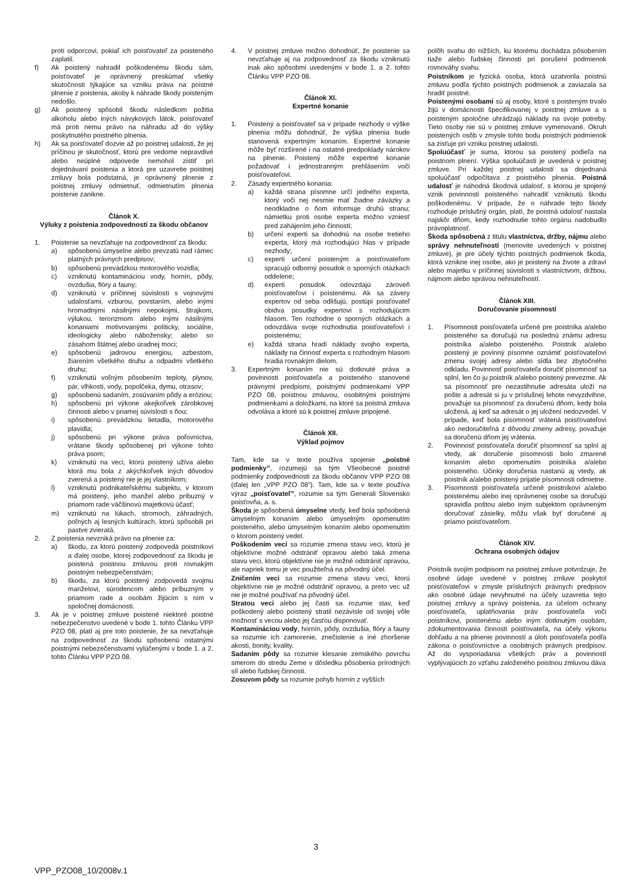proti odporcovi, pokiaľ ich poisťovateľ za poisteného zaplatil.
f) Ak poistený nahradil poškodenému škodu sám, poisťovateľ je oprávnený preskúmať všetky skutočnosti týkajúce sa vzniku práva na poistné plnenie z poistenia, akoby k náhrade škody poisteným nedošlo.
g) Ak poistený spôsobil škodu následkom požitia alkoholu alebo iných návykových látok, poisťovateľ má proti nemu právo na náhradu až do výšky poskytnutého poistného plnenia.
h) Ak sa poisťovateľ dozvie až po poistnej udalosti, že jej príčinou je skutočnosť, ktorú pre vedome nepravdivé alebo neúplné odpovede nemohol zistiť pri dojednávaní poistenia a ktorá pre uzavretie poistnej zmluvy bola podstatná, je oprávnený plnenie z poistnej zmluvy odmietnuť, odmietnutím plnenia poistenie zanikne.
Článok X.
Výluky z poistenia zodpovednosti za škodu občanov
1. Poistenie sa nevzťahuje na zodpovednosť za škodu:
a) spôsobenú úmyselne alebo prevzatú nad rámec platných právnych predpisov;
b) spôsobenú prevádzkou motorového vozidla;
c) vzniknutú kontamináciou vody, hornín, pôdy, ovzdušia, flóry a fauny;
d) vzniknutú v príčinnej súvislosti s vojnovými udalosťami, vzburou, povstaním, alebo inými hromadnými násilnými nepokojmi, štrajkom, výlukou, terorizmom alebo inými násilnými konaniami motivovanými politicky, sociálne, ideologicky alebo nábožensky; alebo so zásahom štátnej alebo úradnej moci;
e) spôsobenú jadrovou energiou, azbestom, žiarením všetkého druhu a odpadmi všetkého druhu;
f) vzniknutú voľným pôsobením teploty, plynov, pár, vlhkosti, vody, popolčeka, dymu, otrasov;
g) spôsobenú sadaním, zosúvaním pôdy a eróziou;
h) spôsobenú pri výkone akejkoľvek zárobkovej činnosti alebo v priamej súvislosti s ňou;
i) spôsobenú prevádzkou lietadla, motorového plavidla;
j) spôsobenú pri výkone práva poľovníctva, vrátane škody spôsobenej pri výkone tohto práva psom;
k) vzniknutú na veci, ktorú poistený užíva alebo ktorá mu bola z akýchkoľvek iných dôvodov zverená a poistený nie je jej vlastníkom;
l) vzniknutú podnikateľskému subjektu, v ktorom má poistený, jeho manžel alebo príbuzný v priamom rade väčšinovú majetkovú účasť;
m) vzniknutú na lúkach, stromoch, záhradných, poľných aj lesných kultúrach, ktorú spôsobili pri pastve zvieratá.
2. Z poistenia nevzniká právo na plnenie za:
a) škodu, za ktorú poistený zodpovedá poistníkovi a ďalej osobe, ktorej zodpovednosť za škodu je poistená poistnou zmluvou proti rovnakým poistným nebezpečenstvám;
b) škodu, za ktorú poistený zodpovedá svojmu manželovi, súrodencom alebo príbuzným v priamom rade a osobám žijúcim s ním v spoločnej domácnosti.
3. Ak je v poistnej zmluve poistené niektoré poistné nebezpečenstvo uvedené v bode 1. tohto Článku VPP PZO 08, platí aj pre toto poistenie, že sa nevzťahuje na zodpovednosť za škodu spôsobenú ostatnými poistnými nebezečenstvami vylúčenými v bode 1. a 2. tohto Článku VPP PZO 08.
4. V poistnej zmluve možno dohodnúť, že poistenie sa nevzťahuje aj na zodpovednosť za škodu vzniknutú inak ako spôsobmi uvedenými v bode 1. a 2. tohto Článku VPP PZO 08.
Článok XI.
Expertné konanie
1. Poistený a poisťovateľ sa v prípade nezhody o výške plnenia môžu dohodnúť, že výška plnenia bude stanovená expertným konaním. Expertné konanie môže byť rozšírené i na ostatné predpoklady nárokov na plnenie. Poistený môže expertné konanie požadovať i jednostranným prehlásením voči poisťovateľovi.
2. Zásady expertného konania:
a) každá strana písomne určí jedného experta, ktorý voči nej nesmie mať žiadne záväzky a neodkladne o ňom informuje druhú stranu; námietku proti osobe experta možno vzniesť pred zahájením jeho činnosti;
b) určení experti sa dohodnú na osobe tretieho experta, ktorý má rozhodujúci hlas v prípade nezhody;
c) experti určení poisteným a poisťovateľom spracujú odborný posudok o sporných otázkach oddelene;
d) experti posudok odovzdajú zároveň poisťovateľovi i poistenému. Ak sa závery expertov od seba odlišujú, postúpi poisťovateľ obidva posudky expertovi s rozhodujúcim hlasom. Ten rozhodne o sporných otázkach a odovzdáva svoje rozhodnutia poisťovateľovi i poistenému;
e) každá strana hradí náklady svojho experta, náklady na činnosť experta s rozhodným hlasom hradia rovnakým dielom.
3. Expertným konaním nie sú dotknuté práva a povinnosti poisťovateľa a poisteného stanovené právnymi predpismi, poistnými podmienkami VPP PZO 08, poistnou zmluvou, osobitnými poistnými podmienkami a doložkami, na ktoré sa poistná zmluva odvoláva a ktoré sú k poistnej zmluve pripojené.
Článok XII.
Výklad pojmov
Tam, kde sa v texte používa spojenie „poistné podmienky”, rozumejú sa tým Všeobecné poistné podmienky zodpovednosti za škodu občanov VPP PZO 08 (ďalej len „VPP PZO 08”). Tam, kde sa v texte používa výraz „poisťovateľ”, rozumie sa tým Generali Slovensko poisťovňa, a. s.
Škoda je spôsobená úmyselne vtedy, keď bola spôsobená úmyselným konaním alebo úmyselným opomenutím poisteného, alebo úmyselným konaním alebo opomenutím o ktorom poistený vedel.
Poškodením veci sa rozumie zmena stavu veci, ktorú je objektívne možné odstrániť opravou alebo taká zmena stavu veci, ktorú objektívne nie je možné odstrániť opravou, ale napriek tomu je vec použiteľná na pôvodný účel.
Zničením veci sa rozumie zmena stavu veci, ktorú objektívne nie je možné odstrániť opravou, a preto vec už nie je možné používať na pôvodný účel.
Stratou veci alebo jej časti sa rozumie stav, keď poškodený alebo poistený stratil nezávisle od svojej vôle možnosť s vecou alebo jej časťou disponovať.
Kontamináciou vody, hornín, pôdy, ovzdušia, flóry a fauny sa rozumie ich zamorenie, znečistenie a iné zhoršenie akosti, bonity, kvality.
Sadaním pôdy sa rozumie klesanie zemského povrchu smerom do stredu Zeme v dôsledku pôsobenia prírodných síl alebo ľudskej činnosti.
Zosuvom pôdy sa rozumie pohyb hornín z vyšších
polôh svahu do nižších, ku ktorému dochádza pôsobením tiaže alebo ľudskej činnosti pri porušení podmienok rovnováhy svahu.
Poistníkom je fyzická osoba, ktorá uzatvorila poistnú zmluvu podľa týchto poistných podmienok a zaviazala sa hradiť poistné.
Poistenými osobami sú aj osoby, ktoré s poisteným trvalo žijú v domácnosti špecifikovanej v poistnej zmluve a s poisteným spoločne uhrádzajú náklady na svoje potreby. Tieto osoby nie sú v poistnej zmluve vymenované. Okruh poistených osôb v zmysle tohto bodu poistných podmienok sa zisťuje pri vzniku poistnej udalosti.
Spoluúčasť je suma, ktorou sa poistený podieľa na poistnom plnení. Výška spoluúčasti je uvedená v poistnej zmluve. Pri každej poistnej udalosti sa dojednaná spoluúčasť odpočítava z poistného plnenia. Poistná udalosť je náhodná škodová udalosť, s ktorou je spojený vznik povinnosti poisteného nahradiť vzniknutú škodu poškodenému. V prípade, že o náhrade tejto škody rozhoduje príslušný orgán, platí, že poistná udalosť nastala najskôr dňom, kedy rozhodnutie tohto orgánu nadobudlo právoplatnosť.
Škoda spôsobená z titulu vlastníctva, držby, nájmu alebo správy nehnuteľností (menovite uvedených v poistnej zmluve), je pre účely týchto poistných podmienok škoda, ktorá vznikne inej osobe, ako je poistený na živote a zdraví alebo majetku v príčinnej súvislosti s vlastníctvom, držbou, nájmom alebo správou nehnuteľností.
Článok XIII.
Doručovanie písomností
1. Písomnosti poisťovateľa určené pre poistníka a/alebo poisteného sa doručujú na poslednú známu adresu poistníka a/alebo poisteného. Poistník a/alebo poistený je povinný písomne oznámiť poisťovateľovi zmenu svojej adresy alebo sídla bez zbytočného odkladu. Povinnosť poisťovateľa doručiť písomnosť sa splní, len čo ju poistník a/alebo poistený prevezme. Ak sa písomnosť pre nezastihnutie adresáta uloží na pošte a adresát si ju v príslušnej lehote nevyzdvihne, považuje sa písomnosť za doručenú dňom, kedy bola uložená, aj keď sa adresát o jej uložení nedozvedel. V prípade, keď bola písomnosť vrátená poisťovateľovi ako nedoručiteľná z dôvodu zmeny adresy, považuje sa doručenú dňom jej vrátenia.
2. Povinnosť poisťovateľa doručiť písomnosť sa splní aj vtedy, ak doručenie písomnosti bolo zmarené konaním alebo opomenutím poistníka a/alebo poisteného. Účinky doručenia nastanú aj vtedy, ak poistník a/alebo poistený prijatie písomnosti odmietne.
3. Písomnosti poisťovateľa určené poistníkovi a/alebo poistenému alebo inej oprávnenej osobe sa doručujú spravidla poštou alebo iným subjektom oprávneným doručovať zásielky, môžu však byť doručené aj priamo poisťovateľom.
Článok XIV.
Ochrana osobných údajov
Poistník svojím podpisom na poistnej zmluve potvrdzuje, že osobné údaje uvedené v poistnej zmluve poskytol poisťovateľovi v zmysle príslušných právnych predpisov ako osobné údaje nevyhnutné na účely uzavretia tejto poistnej zmluvy a správy poistenia, za účelom ochrany poisťovateľa, uplatňovania práv poisťovateľa voči poistníkovi, poistenému alebo iným dotknutým osobám, zdokumentovania činnosti poisťovateľa, na účely výkonu dohľadu a na plnenie povinností a úloh poisťovateľa podľa zákona o poisťovníctve a osobitných právnych predpisov. Až do vysporiadania všetkých práv a povinností vyplývajúcich zo vzťahu založeného poistnou zmluvou dáva
3
VPP_PZO08_10/2008v.1